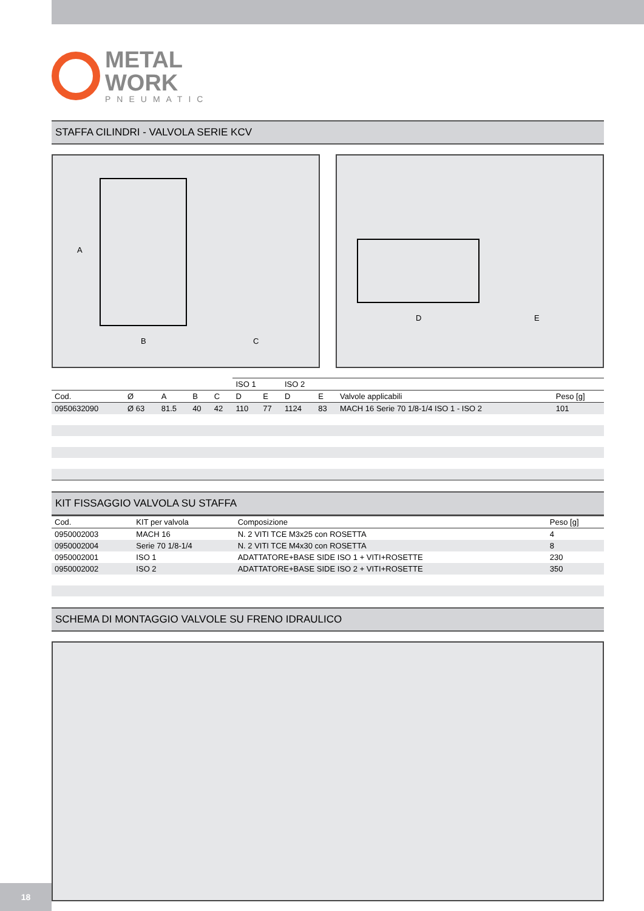METAL
WORK
PNEUMATIC
STAFFA CILINDRI - VALVOLA SERIE KCV
A
B
C
D
E
| | | | | | ISO 1 | | ISO 2 | | | |
| --- | --- | --- | --- | --- | --- | --- | --- | --- | --- | --- |
| Cod. | Ø | A | B | C | D | E | D | E | Valvole applicabili | Peso [g] |
| 0950632090 | Ø 63 | 81.5 | 40 | 42 | 110 | 77 | 1124 | 83 | MACH 16 Serie 70 1/8-1/4 ISO 1 - ISO 2 | 101 |
KIT FISSAGGIO VALVOLA SU STAFFA
| Cod. | KIT per valvola | Composizione | Peso [g] |
| --- | --- | --- | --- |
| 0950002003 | MACH 16 | N. 2 VITI TCE M3x25 con ROSETTA | 4 |
| 0950002004 | Serie 70 1/8-1/4 | N. 2 VITI TCE M4x30 con ROSETTA | 8 |
| 0950002001 | ISO 1 | ADATTATORE+BASE SIDE ISO 1 + VITI+ROSETTE | 230 |
| 0950002002 | ISO 2 | ADATTATORE+BASE SIDE ISO 2 + VITI+ROSETTE | 350 |
SCHEMA DI MONTAGGIO VALVOLE SU FRENO IDRAULICO
18